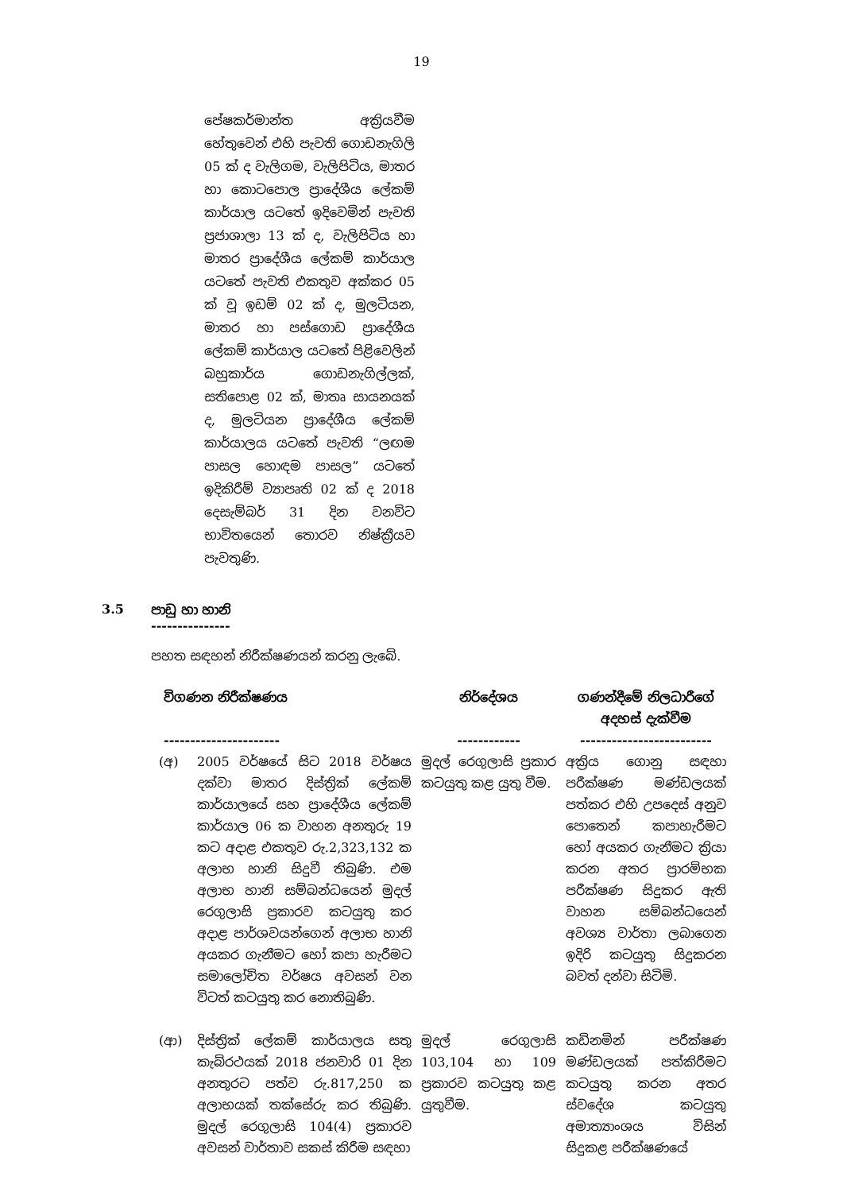19
පේෂකර්මාන්ත අක්‍රියවීම හේතුවෙන් එහි පැවති ගොඩනැගිලි 05 ක් ද වැලිගම, වැලිපිටිය, මාතර හා කොටපොල ප්‍රාදේශීය ලේකම් කාර්යාල යටතේ ඉදිවෙමින් පැවති ප්‍රජාශාලා 13 ක් ද, වැලිපිටිය හා මාතර ප්‍රාදේශීය ලේකම් කාර්යාල යටතේ පැවති එකතුව අක්කර 05 ක් වූ ඉඩම් 02 ක් ද, මුලටියන, මාතර හා පස්ගොඩ ප්‍රාදේශීය ලේකම් කාර්යාල යටතේ පිළිවෙලින් බහුකාර්ය ගොඩනැගිල්ලක්, සතිපොළ 02 ක්, මාතෘ සායනයක් ද, මුලටියන ප්‍රාදේශීය ලේකම් කාර්යාලය යටතේ පැවති “ලඟම පාසල හොඳම පාසල” යටතේ ඉදිකිරීම් ව්‍යාපෘති 02 ක් ද 2018 දෙසැම්බර් 31 දින වනවිට භාවිතයෙන් තොරව නිෂ්ක්‍රීයව පැවතුණි.
3.5 පාඩු හා හානි
---------------
පහත සඳහන් නිරීක්ෂණයන් කරනු ලැබේ.
| විගණන නිරීක්ෂණය ---------------------- | | නිර්දේශය ------------ | ගණන්දීමේ නිලධාරීගේ අදහස් දැක්වීම ------------------------- |
| --- | --- | --- | --- |
| (අ) | 2005 වර්ෂයේ සිට 2018 වර්ෂය දක්වා මාතර දිස්ත්‍රික් ලේකම් කාර්යාලයේ සහ ප්‍රාදේශීය ලේකම් කාර්යාල 06 ක වාහන අනතුරු 19 කට අදාළ එකතුව රු.2,323,132 ක අලාභ හානි සිදුවී තිබුණි. එම අලාභ හානි සම්බන්ධයෙන් මුදල් රෙගුලාසි ප්‍රකාරව කටයුතු කර අදාළ පාර්ශවයන්ගෙන් අලාභ හානි අයකර ගැනීමට හෝ කපා හැරීමට සමාලෝචිත වර්ෂය අවසන් වන විටත් කටයුතු කර නොතිබුණි. | මුදල් රෙගුලාසි ප්‍රකාර කටයුතු කළ යුතු වීම. | අක්‍රිය ගොනු සඳහා පරීක්ෂණ මණ්ඩලයක් පත්කර එහි උපදෙස් අනුව පොතෙන් කපාහැරීමට හෝ අයකර ගැනීමට ක්‍රියා කරන අතර ප්‍රාරම්භක පරීක්ෂණ සිදුකර ඇති වාහන සම්බන්ධයෙන් අවශ්‍ය වාර්තා ලබාගෙන ඉදිරි කටයුතු සිදුකරන බවත් දන්වා සිටිමි. |
| (ආ) | දිස්ත්‍රික් ලේකම් කාර්යාලය සතු කැබ්රථයක් 2018 ජනවාරි 01 දින අනතුරට පත්ව රු.817,250 ක අලාභයක් තක්සේරු කර තිබුණි. මුදල් රෙගුලාසි 104(4) ප්‍රකාරව අවසන් වාර්තාව සකස් කිරීම සඳහා | මුදල් රෙගුලාසි 103,104 හා 109 ප්‍රකාරව කටයුතු කළ යුතුවීම. | කඩිනමින් පරීක්ෂණ මණ්ඩලයක් පත්කිරීමට කටයුතු කරන අතර ස්වදේශ කටයුතු අමාත්‍යාංශය විසින් සිදුකළ පරීක්ෂණයේ |